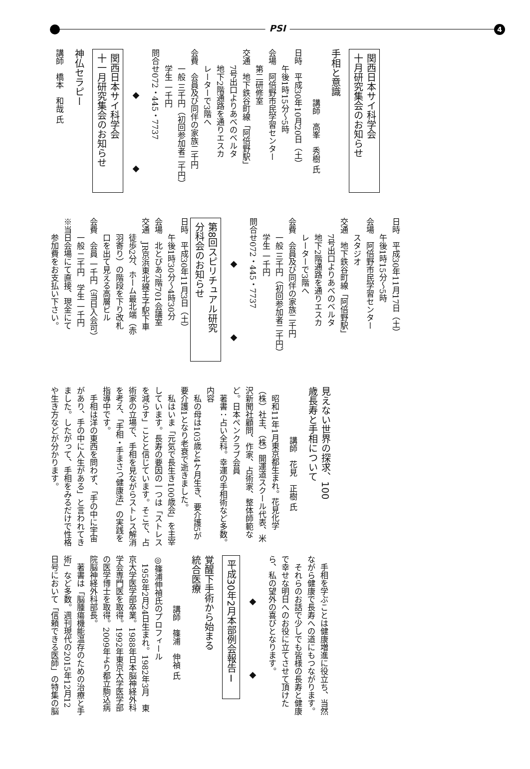PSI 4
関西日本サイ科学会
十月研究集会のお知らせ
手相と意識
講師　高峯　秀樹 氏
日時　平成30年10月20日（土）
午後1時15分～5時
会場　阿倍野市民学習センター
第二研修室
交通　地下鉄谷町線「阿倍野駅」
7号出口よりあべのベルタ
地下2階通路を通りエスカ
レーターで3階へ
会費　会員及び同伴の家族二千円
一般 三千円（初回参加者二千円）
学生 一千円
問合せ072・445・7737
◆ ◆
関西日本サイ科学会
十一月研究集会のお知らせ
神仏セラピー
講師　橋本　和哉 氏
日時　平成30年11月17日（土）
午後1時15分～5時
会場　阿倍野市民学習センター
スタジオ
交通　地下鉄谷町線「阿倍野駅」
7号出口よりあべのベルタ
地下2階通路を通りエスカ
レーターで3階へ
会費　会員及び同伴の家族二千円
一般 三千円（初回参加者二千円）
学生 一千円
問合せ072・445・7737
◆ ◆
第8回スピリチュアル研究
分科会のお知らせ
日時　平成30年11月3日（土）
午後1時30分～4時30分
会場　北とぴあ7階701会議室
交通　JR京浜東北線王子駅下車
徒歩2分、ホーム最北端（赤
羽寄り）の階段を下り改札
口を出て見える高層ビル
会費　会員 一千円（当日入会可）
一般 二千円　学生 一千円
※当日会場にて直接、現金にて
参加費をお支払い下さい。
見えない世界の探求、100
歳長寿と手相について
講師　花見　正樹 氏
　昭和11年1月東京都生まれ。花見化学（株）社主、（株）開運道スクール代表、米沢新聞社顧問、作家、占術家、整体師範など。日本ペンクラブ会員
　著書：占い全科。幸運の手相術など多数。
内容
　私の母は103歳と4ケ月生き、要介護5が要介護1となり老衰で逝きました。
　私はいま「元気で長生き100歳会」を主宰しています。長寿の要因の一つは「ストレスを減らす」ことと信じています。そこで、占術家の立場で、手相を見ながらストレス解消を考え、「手相・手まさつ健康法」の実践を指導中です。
　手相は洋の東西を問わず、「手の中に宇宙があり、手の中に人生がある」と言われてきました。したがって、手相をみるだけで性格や生き方などが分かります。
　手相を学ぶことは健康増進に役立ち、当然ながら健康で長寿への道にもつながります。
　それらのお話で少しでも皆様の長寿と健康で幸せな明日へのお役に立てさせて頂けたら、私の望外の喜びとなります。
◆ ◆
平成30年2月本部例会報告Ⅰ
覚醒下手術から始まる
統合医療
講師　篠浦　伸禎 氏
◎篠浦伸禎氏のプロフィール
　1958年2月24日生まれ。1982年3月　東京大学医学部卒業。1988年日本脳神経外科学会専門医を取得。1992年東京大学医学部の医学博士を取得。2009年より都立駒込病院脳神経外科部長。
　著書は「脳腫瘍機能温存のための治療と手術」など多数。週刊現代の2015年12月12日号において「信頼できる医師」の特集の脳